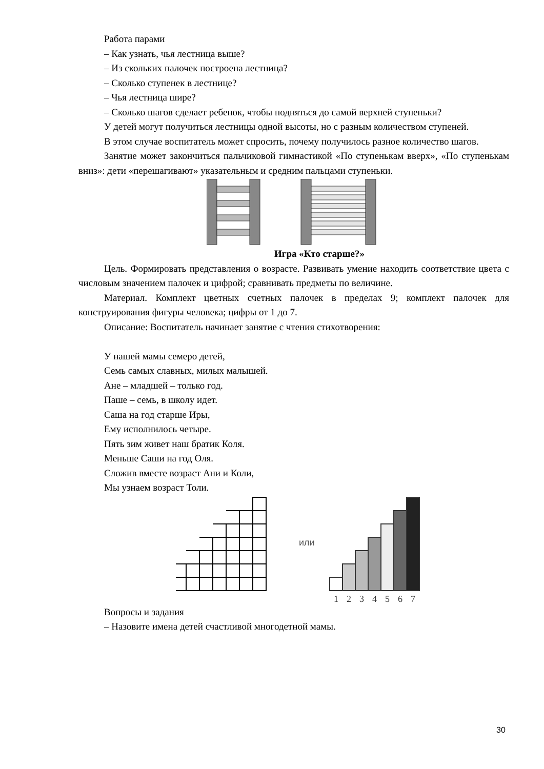Работа парами
– Как узнать, чья лестница выше?
– Из скольких палочек построена лестница?
– Сколько ступенек в лестнице?
– Чья лестница шире?
– Сколько шагов сделает ребенок, чтобы подняться до самой верхней ступеньки?
У детей могут получиться лестницы одной высоты, но с разным количеством ступеней.
В этом случае воспитатель может спросить, почему получилось разное количество шагов.
Занятие может закончиться пальчиковой гимнастикой «По ступенькам вверх», «По ступенькам вниз»: дети «перешагивают» указательным и средним пальцами ступеньки.
Игра «Кто старше?»
Цель. Формировать представления о возрасте. Развивать умение находить соответствие цвета с числовым значением палочек и цифрой; сравнивать предметы по величине.
Материал. Комплект цветных счетных палочек в пределах 9; комплект палочек для конструирования фигуры человека; цифры от 1 до 7.
Описание: Воспитатель начинает занятие с чтения стихотворения:
У нашей мамы семеро детей,
Семь самых славных, милых малышей.
Ане – младшей – только год.
Паше – семь, в школу идет.
Саша на год старше Иры,
Ему исполнилось четыре.
Пять зим живет наш братик Коля.
Меньше Саши на год Оля.
Сложив вместе возраст Ани и Коли,
Мы узнаем возраст Толи.
или
1
2
3
4
5
6
7
Вопросы и задания
– Назовите имена детей счастливой многодетной мамы.
30